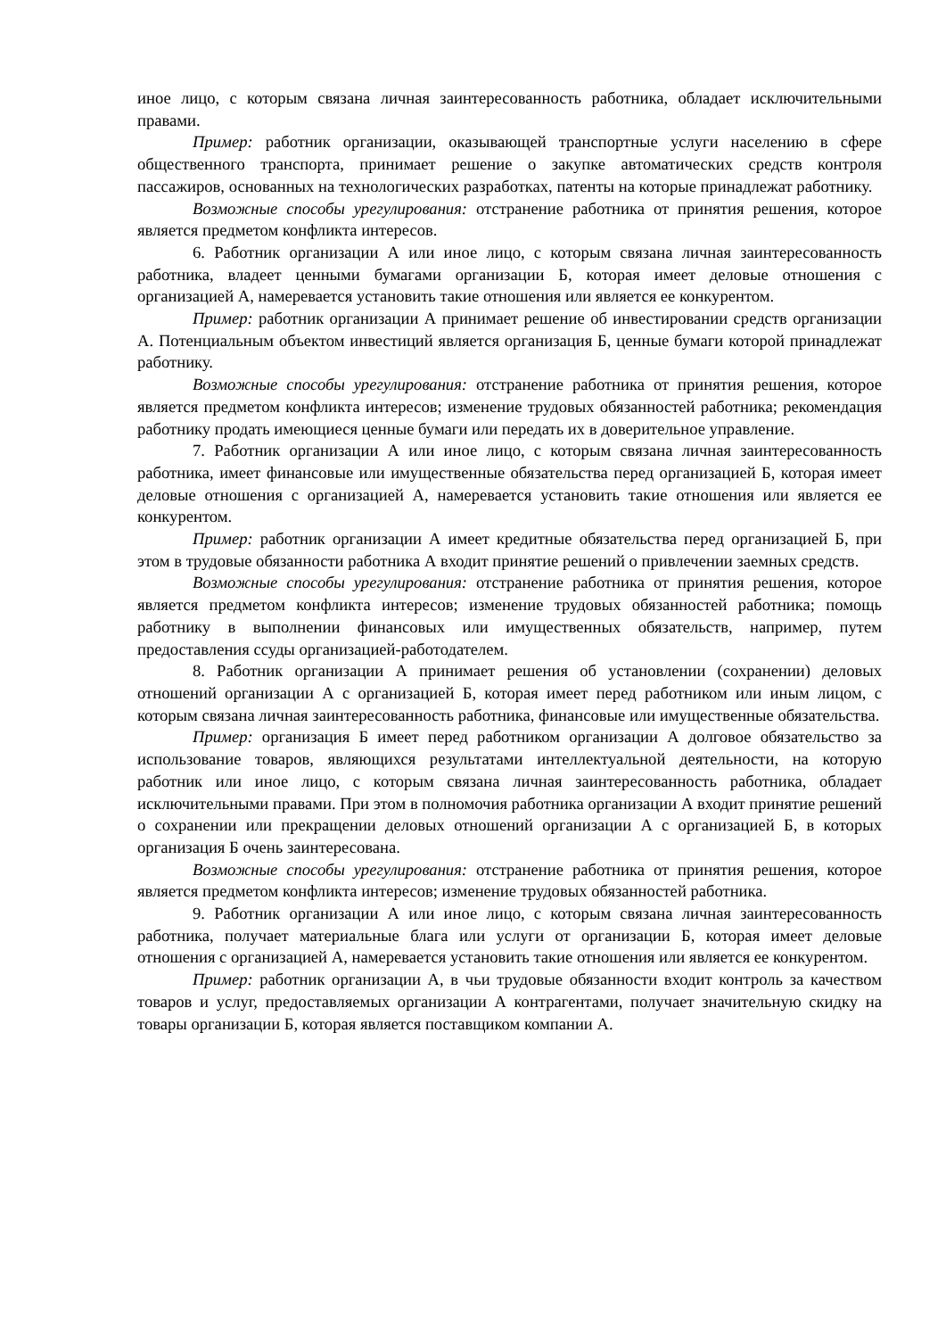иное лицо, с которым связана личная заинтересованность работника, обладает исключительными правами.
Пример: работник организации, оказывающей транспортные услуги населению в сфере общественного транспорта, принимает решение о закупке автоматических средств контроля пассажиров, основанных на технологических разработках, патенты на которые принадлежат работнику.
Возможные способы урегулирования: отстранение работника от принятия решения, которое является предметом конфликта интересов.
6. Работник организации А или иное лицо, с которым связана личная заинтересованность работника, владеет ценными бумагами организации Б, которая имеет деловые отношения с организацией А, намеревается установить такие отношения или является ее конкурентом.
Пример: работник организации А принимает решение об инвестировании средств организации А. Потенциальным объектом инвестиций является организация Б, ценные бумаги которой принадлежат работнику.
Возможные способы урегулирования: отстранение работника от принятия решения, которое является предметом конфликта интересов; изменение трудовых обязанностей работника; рекомендация работнику продать имеющиеся ценные бумаги или передать их в доверительное управление.
7. Работник организации А или иное лицо, с которым связана личная заинтересованность работника, имеет финансовые или имущественные обязательства перед организацией Б, которая имеет деловые отношения с организацией А, намеревается установить такие отношения или является ее конкурентом.
Пример: работник организации А имеет кредитные обязательства перед организацией Б, при этом в трудовые обязанности работника А входит принятие решений о привлечении заемных средств.
Возможные способы урегулирования: отстранение работника от принятия решения, которое является предметом конфликта интересов; изменение трудовых обязанностей работника; помощь работнику в выполнении финансовых или имущественных обязательств, например, путем предоставления ссуды организацией-работодателем.
8. Работник организации А принимает решения об установлении (сохранении) деловых отношений организации А с организацией Б, которая имеет перед работником или иным лицом, с которым связана личная заинтересованность работника, финансовые или имущественные обязательства.
Пример: организация Б имеет перед работником организации А долговое обязательство за использование товаров, являющихся результатами интеллектуальной деятельности, на которую работник или иное лицо, с которым связана личная заинтересованность работника, обладает исключительными правами. При этом в полномочия работника организации А входит принятие решений о сохранении или прекращении деловых отношений организации А с организацией Б, в которых организация Б очень заинтересована.
Возможные способы урегулирования: отстранение работника от принятия решения, которое является предметом конфликта интересов; изменение трудовых обязанностей работника.
9. Работник организации А или иное лицо, с которым связана личная заинтересованность работника, получает материальные блага или услуги от организации Б, которая имеет деловые отношения с организацией А, намеревается установить такие отношения или является ее конкурентом.
Пример: работник организации А, в чьи трудовые обязанности входит контроль за качеством товаров и услуг, предоставляемых организации А контрагентами, получает значительную скидку на товары организации Б, которая является поставщиком компании А.